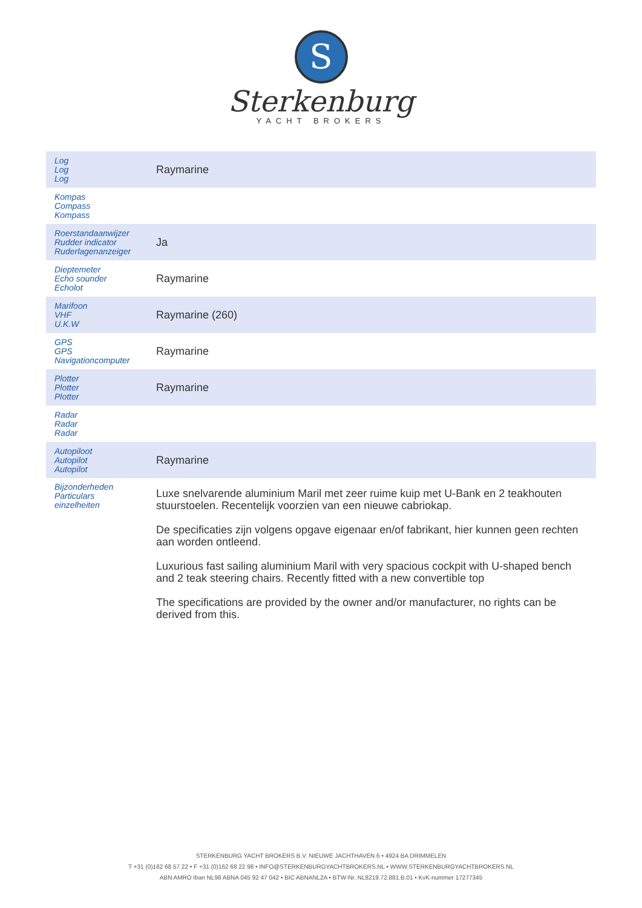S
Sterkenburg
YACHT BROKERS
| Log Log Log | Raymarine |
| Kompas Compass Kompass | |
| Roerstandaanwijzer Rudder indicator Ruderlagenanzeiger | Ja |
| Dieptemeter Echo sounder Echolot | Raymarine |
| Marifoon VHF U.K.W | Raymarine (260) |
| GPS GPS Navigationcomputer | Raymarine |
| Plotter Plotter Plotter | Raymarine |
| Radar Radar Radar | |
| Autopiloot Autopilot Autopilot | Raymarine |
| Bijzonderheden Particulars einzelheiten | Luxe snelvarende aluminium Maril met zeer ruime kuip met U-Bank en 2 teakhouten stuurstoelen. Recentelijk voorzien van een nieuwe cabriokap. De specificaties zijn volgens opgave eigenaar en/of fabrikant, hier kunnen geen rechten aan worden ontleend. Luxurious fast sailing aluminium Maril with very spacious cockpit with U-shaped bench and 2 teak steering chairs. Recently fitted with a new convertible top The specifications are provided by the owner and/or manufacturer, no rights can be derived from this. |
STERKENBURG YACHT BROKERS B.V. NIEUWE JACHTHAVEN 6 • 4924 BA DRIMMELEN
T +31 (0)162 68 57 22 • F +31 (0)162 68 22 98 • INFO@STERKENBURGYACHTBROKERS.NL • WWW.STERKENBURGYACHTBROKERS.NL
ABN AMRO Iban NL98 ABNA 045 92 47 042 • BIC ABNANL2A • BTW-Nr. NL8219.72.881.B.01 • KvK-nummer 17277345